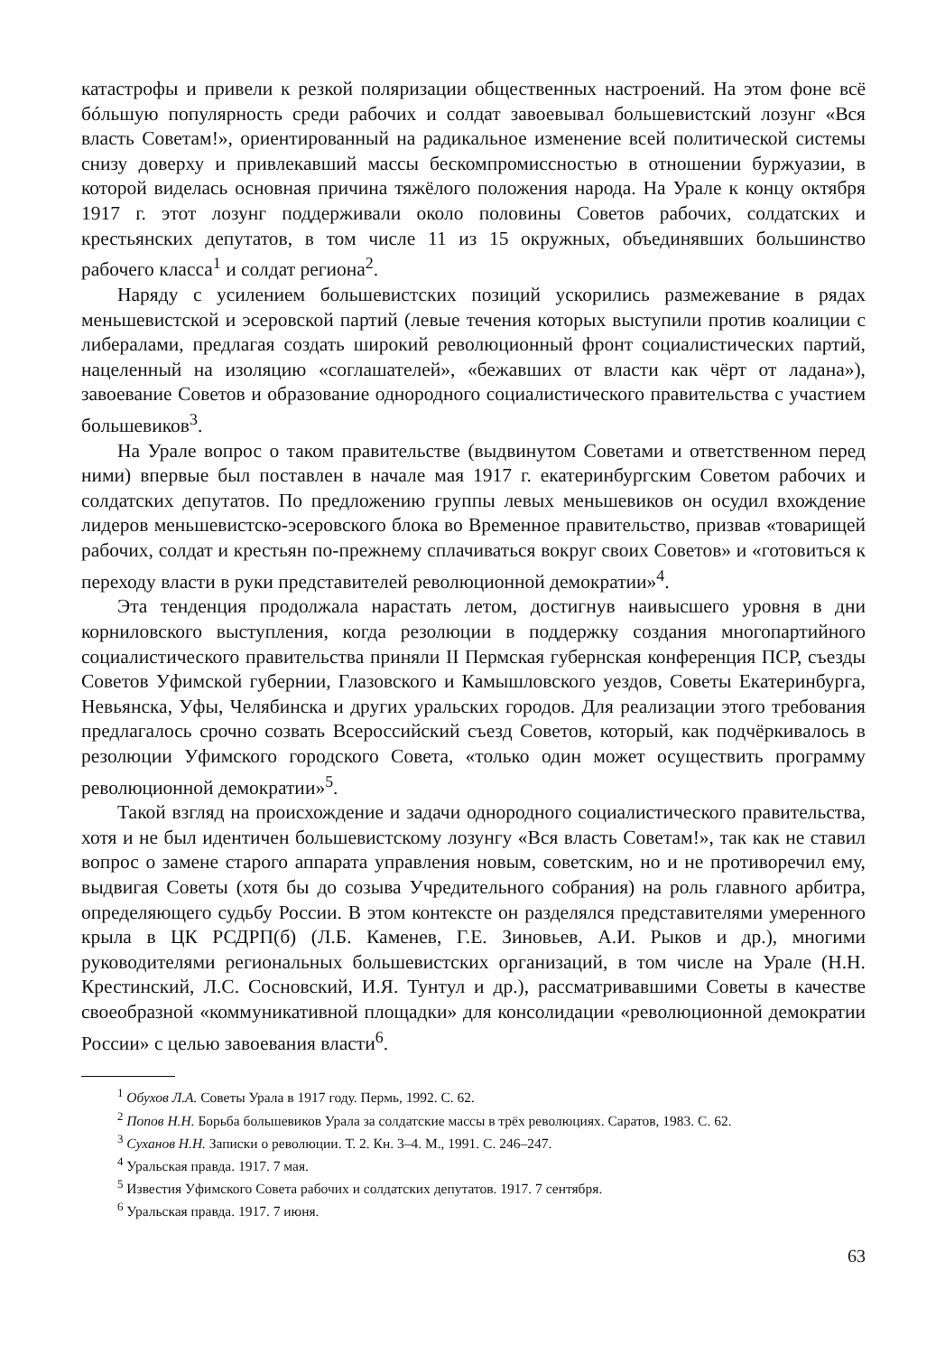катастрофы и привели к резкой поляризации общественных настроений. На этом фоне всё бóльшую популярность среди рабочих и солдат завоевывал большевистский лозунг «Вся власть Советам!», ориентированный на радикальное изменение всей политической системы снизу доверху и привлекавший массы бескомпромиссностью в отношении буржуазии, в которой виделась основная причина тяжёлого положения народа. На Урале к концу октября 1917 г. этот лозунг поддерживали около половины Советов рабочих, солдатских и крестьянских депутатов, в том числе 11 из 15 окружных, объединявших большинство рабочего класса<sup>1</sup> и солдат региона<sup>2</sup>.
Наряду с усилением большевистских позиций ускорились размежевание в рядах меньшевистской и эсеровской партий (левые течения которых выступили против коалиции с либералами, предлагая создать широкий революционный фронт социалистических партий, нацеленный на изоляцию «соглашателей», «бежавших от власти как чёрт от ладана»), завоевание Советов и образование однородного социалистического правительства с участием большевиков<sup>3</sup>.
На Урале вопрос о таком правительстве (выдвинутом Советами и ответственном перед ними) впервые был поставлен в начале мая 1917 г. екатеринбургским Советом рабочих и солдатских депутатов. По предложению группы левых меньшевиков он осудил вхождение лидеров меньшевистско-эсеровского блока во Временное правительство, призвав «товарищей рабочих, солдат и крестьян по-прежнему сплачиваться вокруг своих Советов» и «готовиться к переходу власти в руки представителей революционной демократии»<sup>4</sup>.
Эта тенденция продолжала нарастать летом, достигнув наивысшего уровня в дни корниловского выступления, когда резолюции в поддержку создания многопартийного социалистического правительства приняли II Пермская губернская конференция ПСР, съезды Советов Уфимской губернии, Глазовского и Камышловского уездов, Советы Екатеринбурга, Невьянска, Уфы, Челябинска и других уральских городов. Для реализации этого требования предлагалось срочно созвать Всероссийский съезд Советов, который, как подчёркивалось в резолюции Уфимского городского Совета, «только один может осуществить программу революционной демократии»<sup>5</sup>.
Такой взгляд на происхождение и задачи однородного социалистического правительства, хотя и не был идентичен большевистскому лозунгу «Вся власть Советам!», так как не ставил вопрос о замене старого аппарата управления новым, советским, но и не противоречил ему, выдвигая Советы (хотя бы до созыва Учредительного собрания) на роль главного арбитра, определяющего судьбу России. В этом контексте он разделялся представителями умеренного крыла в ЦК РСДРП(б) (Л.Б. Каменев, Г.Е. Зиновьев, А.И. Рыков и др.), многими руководителями региональных большевистских организаций, в том числе на Урале (Н.Н. Крестинский, Л.С. Сосновский, И.Я. Тунтул и др.), рассматривавшими Советы в качестве своеобразной «коммуникативной площадки» для консолидации «революционной демократии России» с целью завоевания власти<sup>6</sup>.
<sup>1</sup> Обухов Л.А. Советы Урала в 1917 году. Пермь, 1992. С. 62.
<sup>2</sup> Попов Н.Н. Борьба большевиков Урала за солдатские массы в трёх революциях. Саратов, 1983. С. 62.
<sup>3</sup> Суханов Н.Н. Записки о революции. Т. 2. Кн. 3–4. М., 1991. С. 246–247.
<sup>4</sup> Уральская правда. 1917. 7 мая.
<sup>5</sup> Известия Уфимского Совета рабочих и солдатских депутатов. 1917. 7 сентября.
<sup>6</sup> Уральская правда. 1917. 7 июня.
63